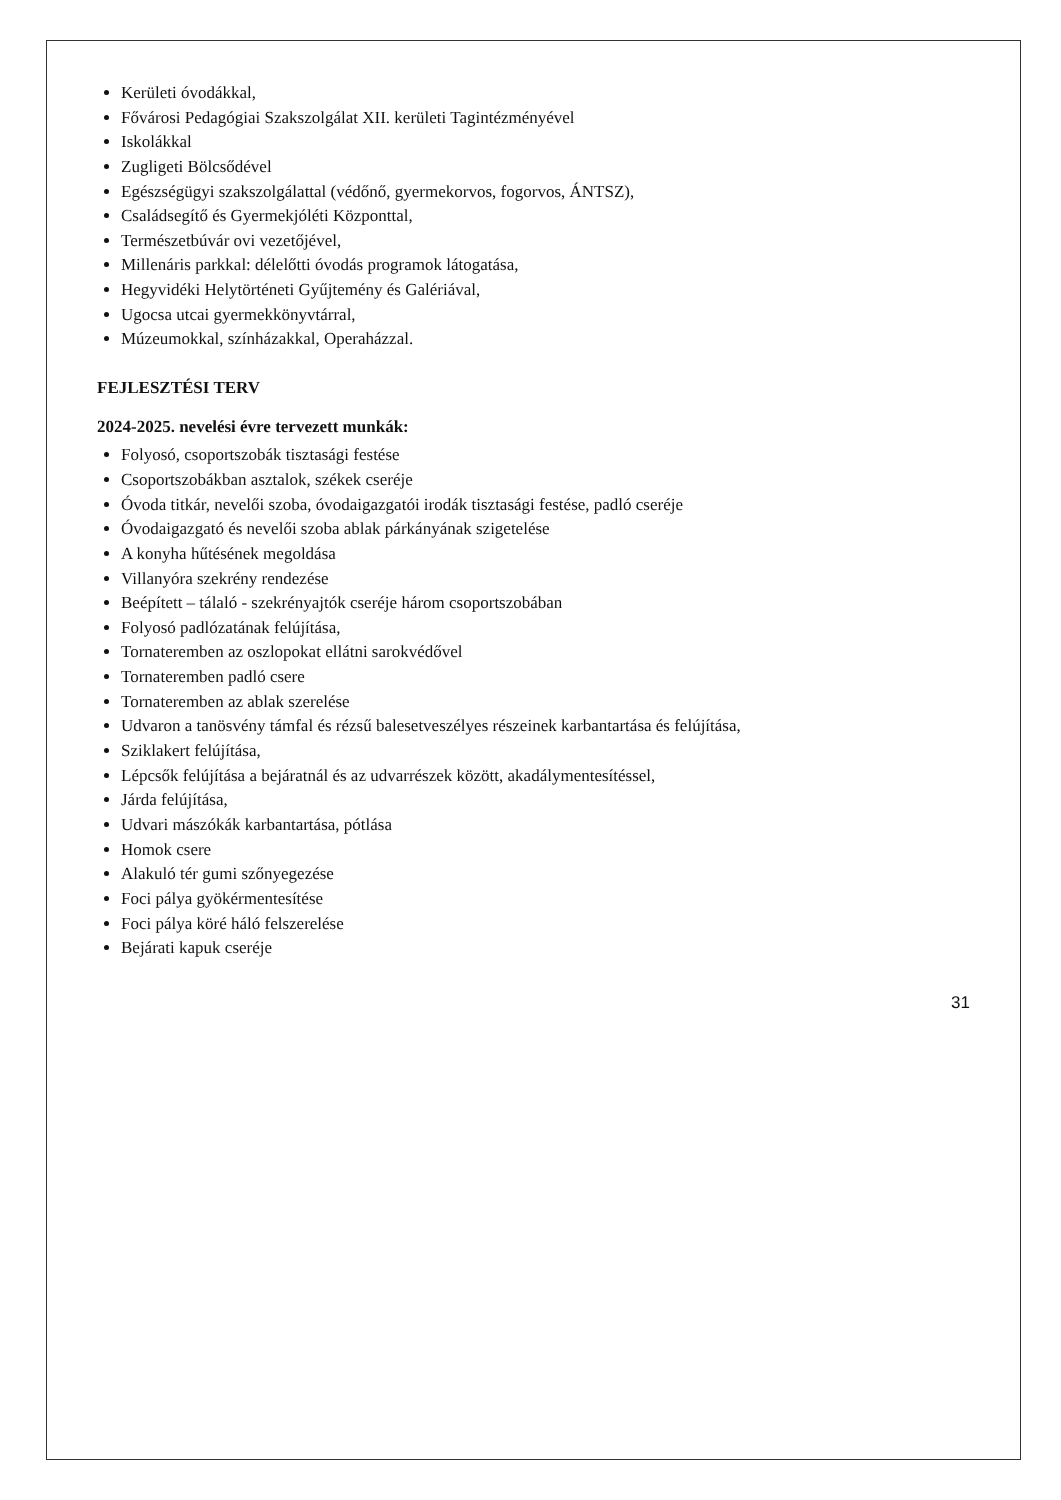Kerületi óvodákkal,
Fővárosi Pedagógiai Szakszolgálat XII. kerületi Tagintézményével
Iskolákkal
Zugligeti Bölcsődével
Egészségügyi szakszolgálattal (védőnő, gyermekorvos, fogorvos, ÁNTSZ),
Családsegítő és Gyermekjóléti Központtal,
Természetbúvár ovi vezetőjével,
Millenáris parkkal: délelőtti óvodás programok látogatása,
Hegyvidéki Helytörténeti Gyűjtemény és Galériával,
Ugocsa utcai gyermekkönyvtárral,
Múzeumokkal, színházakkal, Operaházzal.
FEJLESZTÉSI TERV
2024-2025. nevelési évre tervezett munkák:
Folyosó, csoportszobák tisztasági festése
Csoportszobákban asztalok, székek cseréje
Óvoda titkár, nevelői szoba, óvodaigazgatói irodák tisztasági festése, padló cseréje
Óvodaigazgató és nevelői szoba ablak párkányának szigetelése
A konyha hűtésének megoldása
Villanyóra szekrény rendezése
Beépített – tálaló - szekrényajtók cseréje három csoportszobában
Folyosó padlózatának felújítása,
Tornateremben az oszlopokat ellátni sarokvédővel
Tornateremben padló csere
Tornateremben az ablak szerelése
Udvaron a tanösvény támfal és rézsű balesetveszélyes részeinek karbantartása és felújítása,
Sziklakert felújítása,
Lépcsők felújítása a bejáratnál és az udvarrészek között, akadálymentesítéssel,
Járda felújítása,
Udvari mászókák karbantartása, pótlása
Homok csere
Alakuló tér gumi szőnyegezése
Foci pálya gyökérmentesítése
Foci pálya köré háló felszerelése
Bejárati kapuk cseréje
31